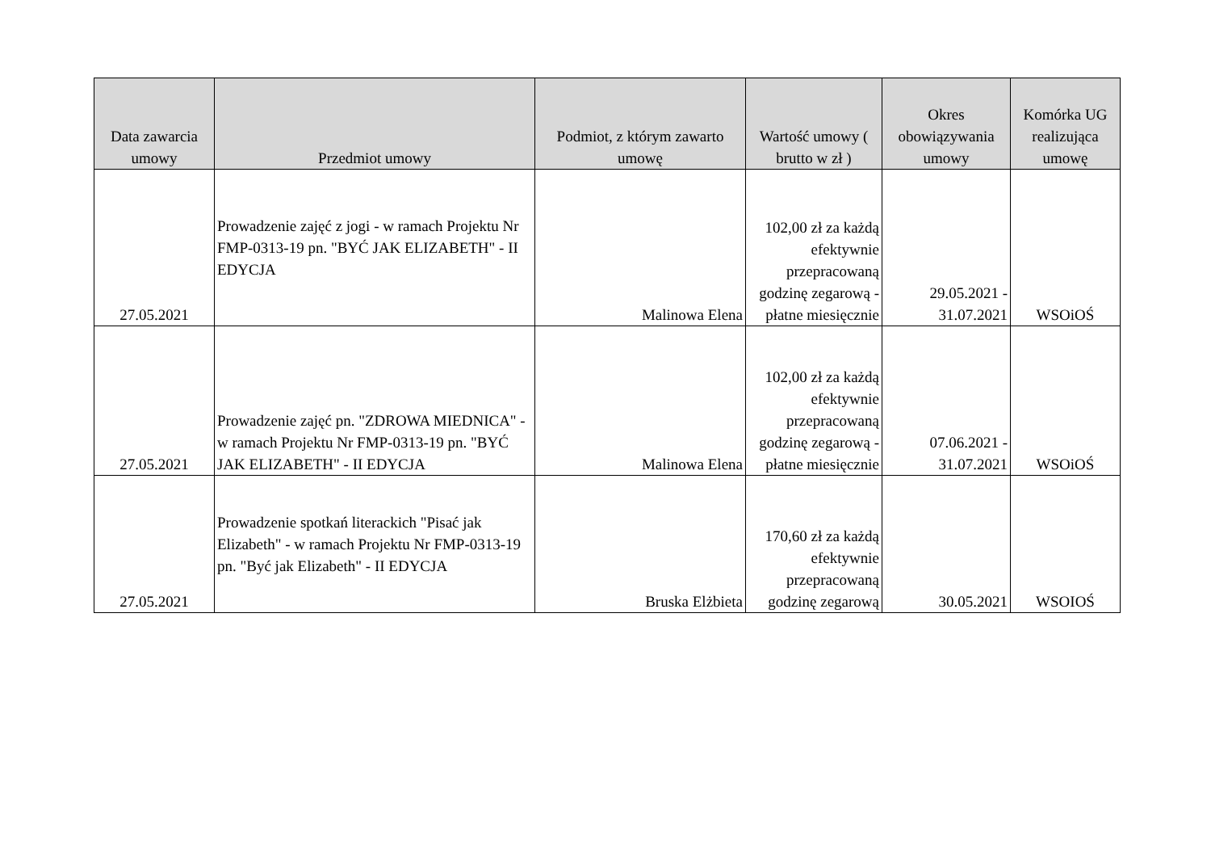| Data zawarcia umowy | Przedmiot umowy | Podmiot, z którym zawarto umowę | Wartość umowy ( brutto w zł ) | Okres obowiązywania umowy | Komórka UG realizująca umowę |
| --- | --- | --- | --- | --- | --- |
| 27.05.2021 | Prowadzenie zajęć z jogi - w ramach Projektu Nr FMP-0313-19 pn. "BYĆ JAK ELIZABETH" - II EDYCJA | Malinowa Elena | 102,00 zł za każdą efektywnie przepracowaną godzinę zegarową - płatne miesięcznie | 29.05.2021 - 31.07.2021 | WSOiOŚ |
| 27.05.2021 | Prowadzenie zajęć pn. "ZDROWA MIEDNICA" - w ramach Projektu Nr FMP-0313-19 pn. "BYĆ JAK ELIZABETH" - II EDYCJA | Malinowa Elena | 102,00 zł za każdą efektywnie przepracowaną godzinę zegarową - płatne miesięcznie | 07.06.2021 - 31.07.2021 | WSOiOŚ |
| 27.05.2021 | Prowadzenie spotkań literackich "Pisać jak Elizabeth" - w ramach Projektu Nr FMP-0313-19 pn. "Być jak Elizabeth" - II EDYCJA | Bruska Elżbieta | 170,60 zł za każdą efektywnie przepracowaną godzinę zegarową | 30.05.2021 | WSOIOŚ |